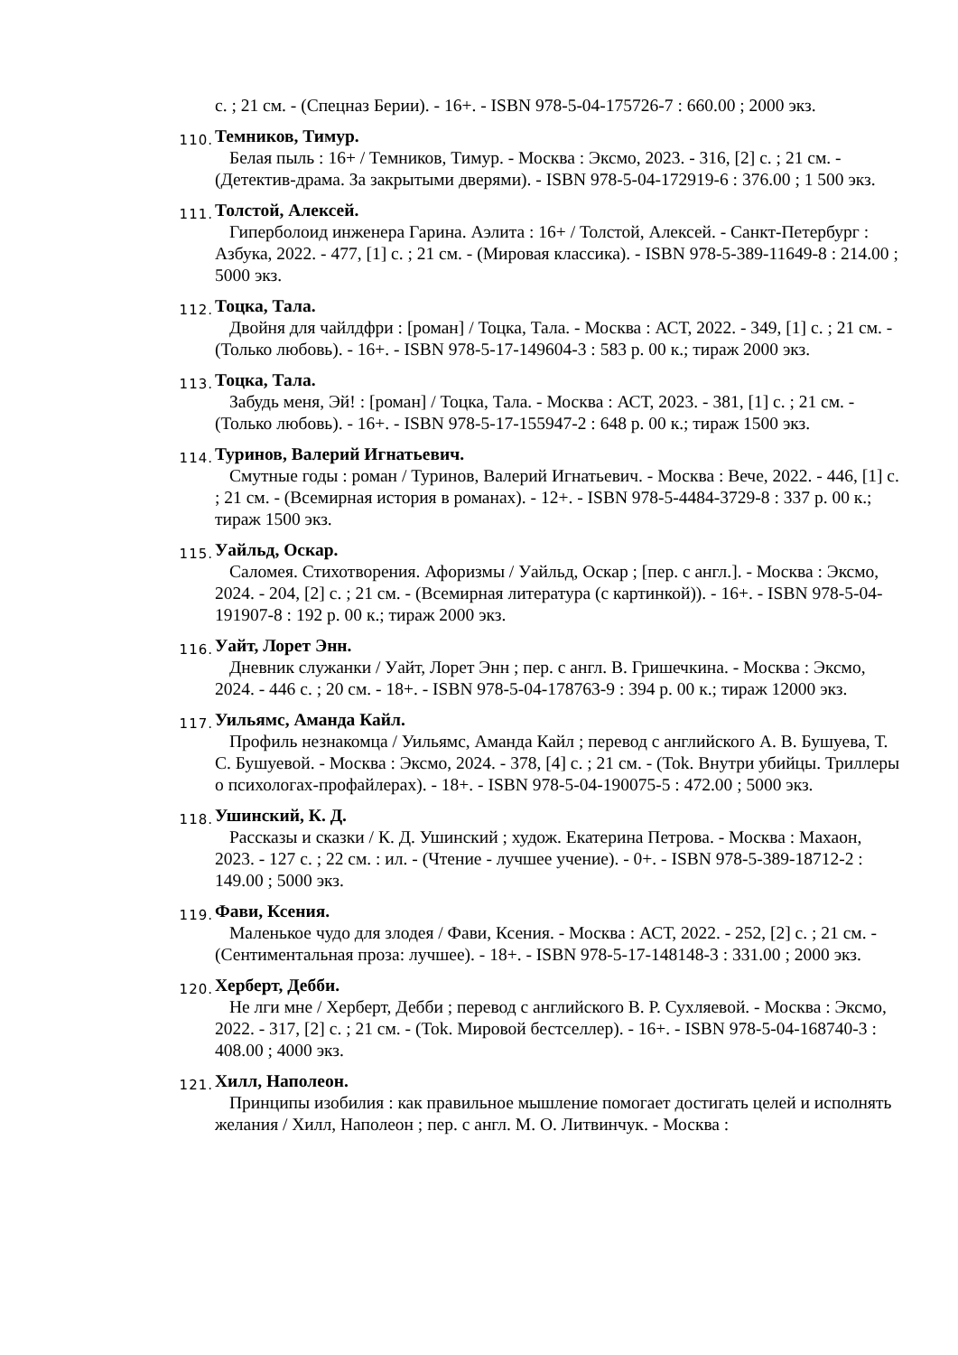с. ; 21 см. - (Спецназ Берии). - 16+. - ISBN 978-5-04-175726-7 : 660.00 ; 2000 экз.
110.
Темников, Тимур.
Белая пыль : 16+ / Темников, Тимур. - Москва : Эксмо, 2023. - 316, [2] с. ; 21 см. - (Детектив-драма. За закрытыми дверями). - ISBN 978-5-04-172919-6 : 376.00 ; 1 500 экз.
111.
Толстой, Алексей.
Гиперболоид инженера Гарина. Аэлита : 16+ / Толстой, Алексей. - Санкт-Петербург : Азбука, 2022. - 477, [1] с. ; 21 см. - (Мировая классика). - ISBN 978-5-389-11649-8 : 214.00 ; 5000 экз.
112.
Тоцка, Тала.
Двойня для чайлдфри : [роман] / Тоцка, Тала. - Москва : АСТ, 2022. - 349, [1] с. ; 21 см. - (Только любовь). - 16+. - ISBN 978-5-17-149604-3 : 583 р. 00 к.; тираж 2000 экз.
113.
Тоцка, Тала.
Забудь меня, Эй! : [роман] / Тоцка, Тала. - Москва : АСТ, 2023. - 381, [1] с. ; 21 см. - (Только любовь). - 16+. - ISBN 978-5-17-155947-2 : 648 р. 00 к.; тираж 1500 экз.
114.
Туринов, Валерий Игнатьевич.
Смутные годы : роман / Туринов, Валерий Игнатьевич. - Москва : Вече, 2022. - 446, [1] с. ; 21 см. - (Всемирная история в романах). - 12+. - ISBN 978-5-4484-3729-8 : 337 р. 00 к.; тираж 1500 экз.
115.
Уайльд, Оскар.
Саломея. Стихотворения. Афоризмы / Уайльд, Оскар ; [пер. с англ.]. - Москва : Эксмо, 2024. - 204, [2] с. ; 21 см. - (Всемирная литература (с картинкой)). - 16+. - ISBN 978-5-04-191907-8 : 192 р. 00 к.; тираж 2000 экз.
116.
Уайт, Лорет Энн.
Дневник служанки / Уайт, Лорет Энн ; пер. с англ. В. Гришечкина. - Москва : Эксмо, 2024. - 446 с. ; 20 см. - 18+. - ISBN 978-5-04-178763-9 : 394 р. 00 к.; тираж 12000 экз.
117.
Уильямс, Аманда Кайл.
Профиль незнакомца / Уильямс, Аманда Кайл ; перевод с английского А. В. Бушуева, Т. С. Бушуевой. - Москва : Эксмо, 2024. - 378, [4] с. ; 21 см. - (Tok. Внутри убийцы. Триллеры о психологах-профайлерах). - 18+. - ISBN 978-5-04-190075-5 : 472.00 ; 5000 экз.
118.
Ушинский, К. Д.
Рассказы и сказки / К. Д. Ушинский ; худож. Екатерина Петрова. - Москва : Махаон, 2023. - 127 с. ; 22 см. : ил. - (Чтение - лучшее учение). - 0+. - ISBN 978-5-389-18712-2 : 149.00 ; 5000 экз.
119.
Фави, Ксения.
Маленькое чудо для злодея / Фави, Ксения. - Москва : АСТ, 2022. - 252, [2] с. ; 21 см. - (Сентиментальная проза: лучшее). - 18+. - ISBN 978-5-17-148148-3 : 331.00 ; 2000 экз.
120.
Херберт, Дебби.
Не лги мне / Херберт, Дебби ; перевод с английского В. Р. Сухляевой. - Москва : Эксмо, 2022. - 317, [2] с. ; 21 см. - (Tok. Мировой бестселлер). - 16+. - ISBN 978-5-04-168740-3 : 408.00 ; 4000 экз.
121.
Хилл, Наполеон.
Принципы изобилия : как правильное мышление помогает достигать целей и исполнять желания / Хилл, Наполеон ; пер. с англ. М. О. Литвинчук. - Москва :